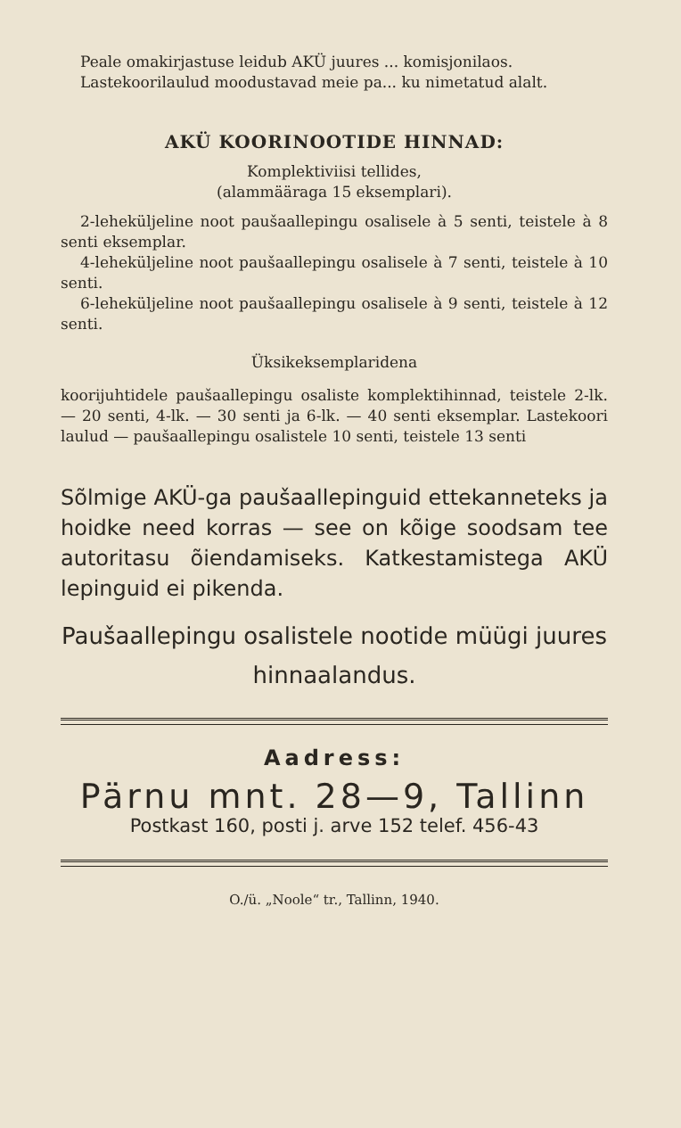Peale omakirjastuse leidub AKÜ juures ... komis­jonilaos.
Lastekoorilaulud moodustavad meie pa... ku nimetatud alalt.
AKÜ KOORINOOTIDE HINNAD:
Komplektiviisi tellides,
(alammääraga 15 eksemplari).
2-leheküljeline noot paušaallepingu osalisele à 5 senti, teistele à 8 senti eksemplar.
4-leheküljeline noot paušaallepingu osalisele à 7 senti, teistele à 10 senti.
6-leheküljeline noot paušaallepingu osalisele à 9 senti, teistele à 12 senti.
Üksikeksemplaridena
koorijuhtidele paušaallepingu osaliste komplektihinnad, teistele 2-lk. — 20 senti, 4-lk. — 30 senti ja 6-lk. — 40 senti eksemplar. Lastekoori laulud — paušaallepingu osalistele 10 senti, teistele 13 senti
Sõlmige AKÜ-ga paušaallepinguid ettekanneteks ja hoidke need korras — see on kõige soodsam tee autoritasu õiendamiseks. Katkestamistega AKÜ lepinguid ei pikenda.
Paušaallepingu osalistele nootide müügi juures hinnaalandus.
Aadress:
Pärnu mnt. 28—9, Tallinn
Postkast 160, posti j. arve 152 telef. 456-43
O./ü. „Noole“ tr., Tallinn, 1940.